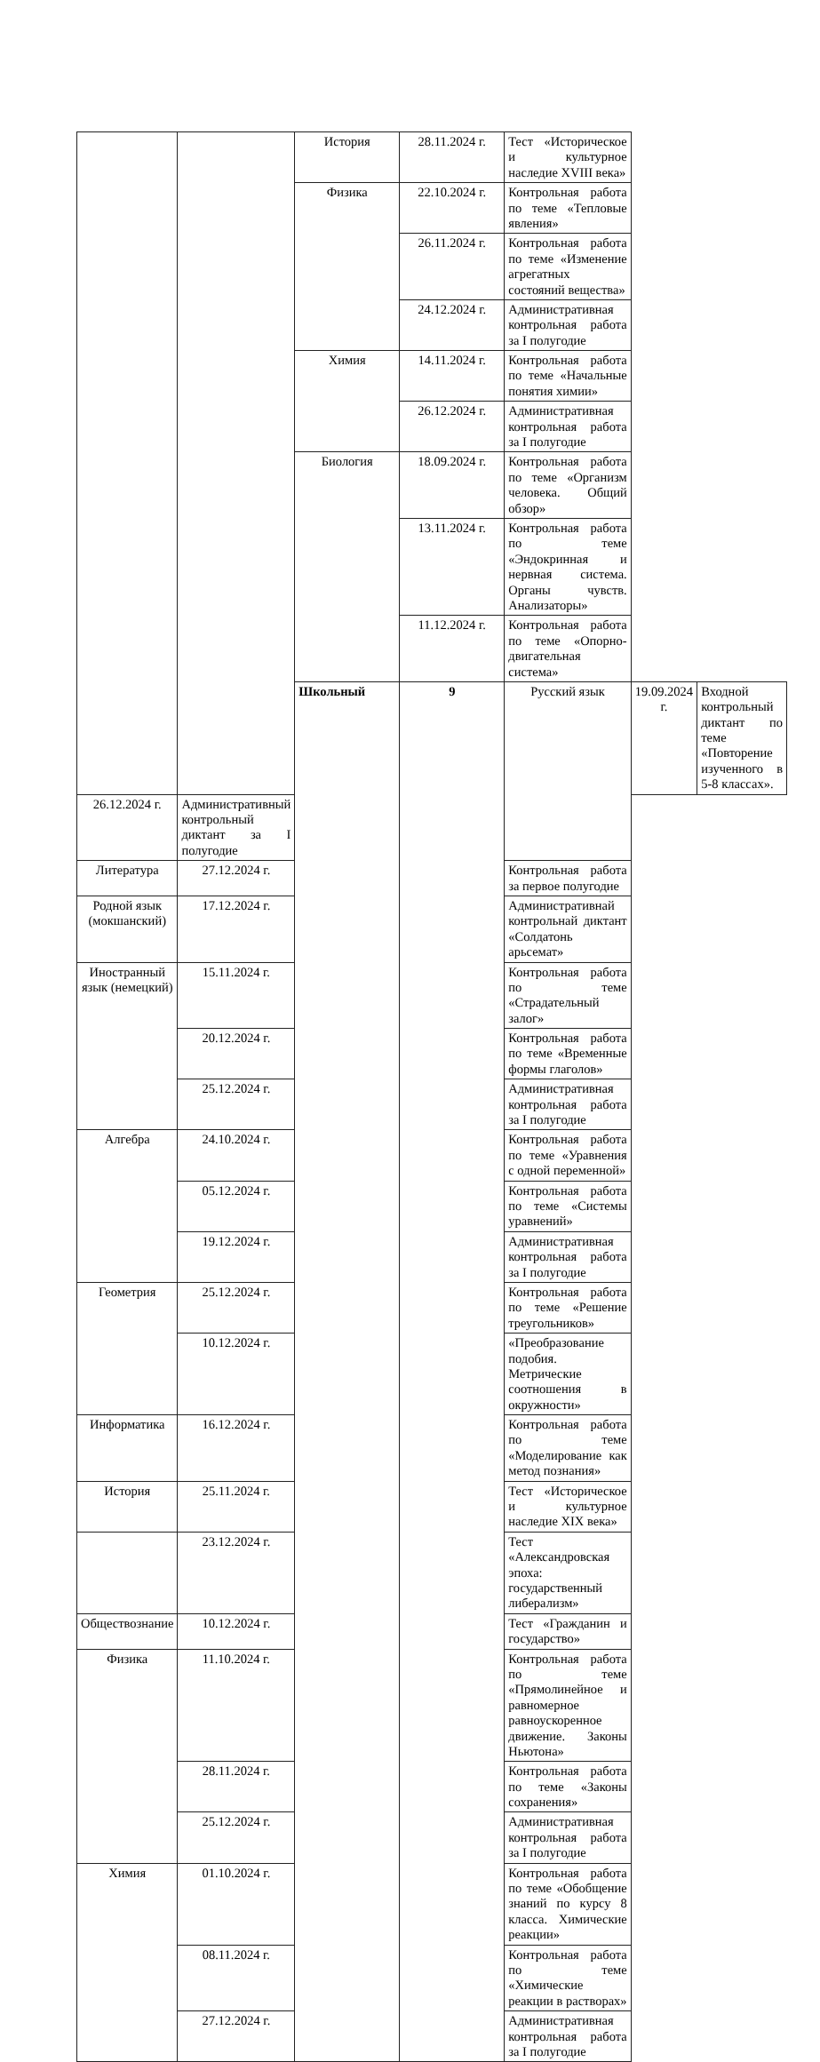| | | История | 28.11.2024 г. | Тест «Историческое и культурное наследие XVIII века» | | |
| | | Физика | 22.10.2024 г. | Контрольная работа по теме «Тепловые явления» | | |
| | | | 26.11.2024 г. | Контрольная работа по теме «Изменение агрегатных состояний вещества» | | |
| | | | 24.12.2024 г. | Административная контрольная работа за I полугодие | | |
| | | Химия | 14.11.2024 г. | Контрольная работа по теме «Начальные понятия химии» | | |
| | | | 26.12.2024 г. | Административная контрольная работа за I полугодие | | |
| | | Биология | 18.09.2024 г. | Контрольная работа по теме «Организм человека. Общий обзор» | | |
| | | | 13.11.2024 г. | Контрольная работа по теме «Эндокринная и нервная система. Органы чувств. Анализаторы» | | |
| | | | 11.12.2024 г. | Контрольная работа по теме «Опорно-двигательная система» | | |
| | | Школьный | 9 | Русский язык | 19.09.2024 г. | Входной контрольный диктант по теме «Повторение изученного в 5-8 классах». |
| 26.12.2024 г. | Административный контрольный диктант за I полугодие | | | | | |
| Литература | 27.12.2024 г. | | | Контрольная работа за первое полугодие | | |
| Родной язык (мокшанский) | 17.12.2024 г. | | | Административнай контрольнай диктант «Солдатонь арьсемат» | | |
| Иностранный язык (немецкий) | 15.11.2024 г. | | | Контрольная работа по теме «Страдательный залог» | | |
| | 20.12.2024 г. | | | Контрольная работа по теме «Временные формы глаголов» | | |
| | 25.12.2024 г. | | | Административная контрольная работа за I полугодие | | |
| Алгебра | 24.10.2024 г. | | | Контрольная работа по теме «Уравнения с одной переменной» | | |
| | 05.12.2024 г. | | | Контрольная работа по теме «Системы уравнений» | | |
| | 19.12.2024 г. | | | Административная контрольная работа за I полугодие | | |
| Геометрия | 25.12.2024 г. | | | Контрольная работа по теме «Решение треугольников» | | |
| | 10.12.2024 г. | | | «Преобразование подобия. Метрические соотношения в окружности» | | |
| Информатика | 16.12.2024 г. | | | Контрольная работа по теме «Моделирование как метод познания» | | |
| История | 25.11.2024 г. | | | Тест «Историческое и культурное наследие XIX века» | | |
| | 23.12.2024 г. | | | Тест «Александровская эпоха: государственный либерализм» | | |
| Обществознание | 10.12.2024 г. | | | Тест «Гражданин и государство» | | |
| Физика | 11.10.2024 г. | | | Контрольная работа по теме «Прямолинейное и равномерное равноускоренное движение. Законы Ньютона» | | |
| | 28.11.2024 г. | | | Контрольная работа по теме «Законы сохранения» | | |
| | 25.12.2024 г. | | | Административная контрольная работа за I полугодие | | |
| Химия | 01.10.2024 г. | | | Контрольная работа по теме «Обобщение знаний по курсу 8 класса. Химические реакции» | | |
| | 08.11.2024 г. | | | Контрольная работа по теме «Химические реакции в растворах» | | |
| | 27.12.2024 г. | | | Административная контрольная работа за I полугодие | | |